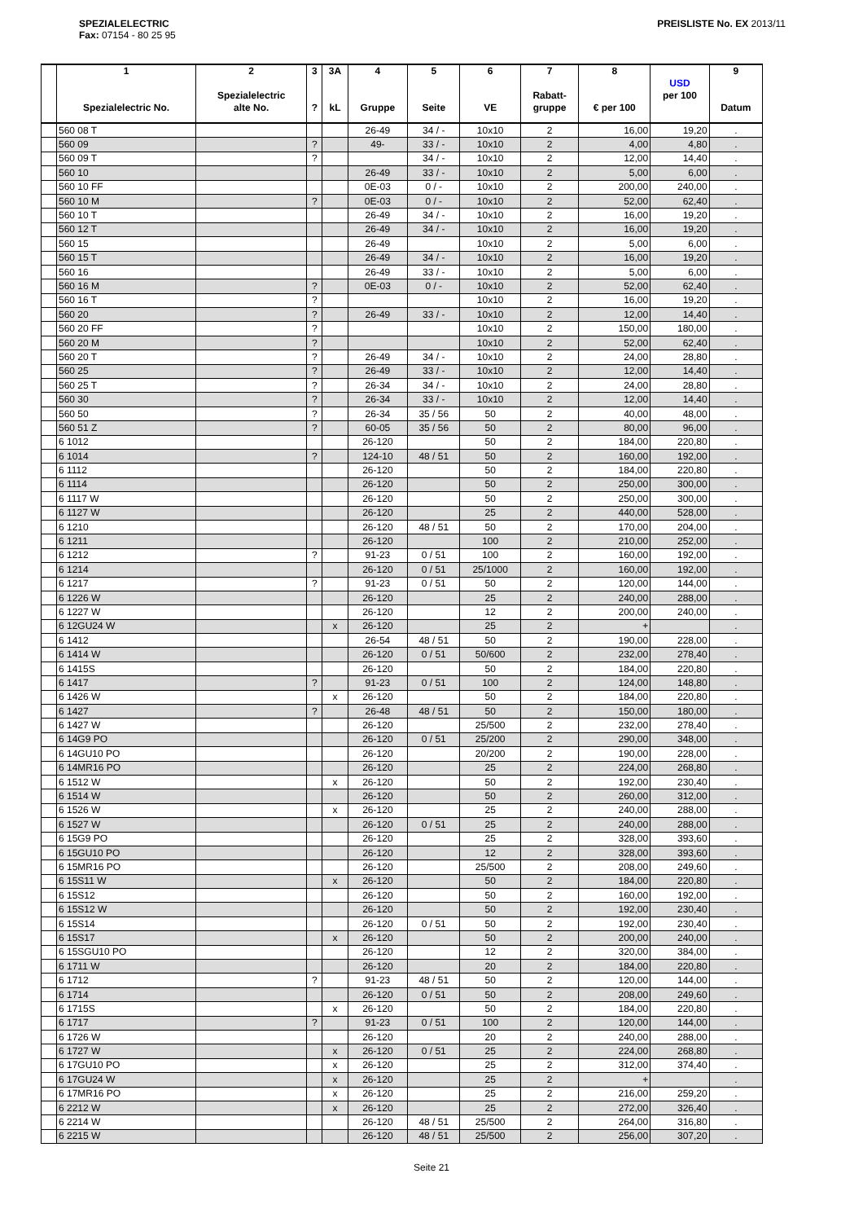SPEZIALELECTRIC
Fax: 07154 - 80 25 95
PREISLISTE No. EX 2013/11
| | 1 Spezialelectric No. | 2 Spezialelectric alte No. | 3 ? | 3A kL | 4 Gruppe | 5 Seite | 6 VE | 7 Rabatt- gruppe | 8 € per 100 | USD per 100 | 9 Datum |
| --- | --- | --- | --- | --- | --- | --- | --- | --- | --- | --- | --- |
| | 560 08 T | | | | 26-49 | 34 / - | 10x10 | 2 | 16,00 | 19,20 | . |
| | 560 09 | | ? | | 49- | 33 / - | 10x10 | 2 | 4,00 | 4,80 | . |
| | 560 09 T | | ? | | | 34 / - | 10x10 | 2 | 12,00 | 14,40 | . |
| | 560 10 | | | | 26-49 | 33 / - | 10x10 | 2 | 5,00 | 6,00 | . |
| | 560 10 FF | | | | 0E-03 | 0 / - | 10x10 | 2 | 200,00 | 240,00 | . |
| | 560 10 M | | ? | | 0E-03 | 0 / - | 10x10 | 2 | 52,00 | 62,40 | . |
| | 560 10 T | | | | 26-49 | 34 / - | 10x10 | 2 | 16,00 | 19,20 | . |
| | 560 12 T | | | | 26-49 | 34 / - | 10x10 | 2 | 16,00 | 19,20 | . |
| | 560 15 | | | | 26-49 | | 10x10 | 2 | 5,00 | 6,00 | . |
| | 560 15 T | | | | 26-49 | 34 / - | 10x10 | 2 | 16,00 | 19,20 | . |
| | 560 16 | | | | 26-49 | 33 / - | 10x10 | 2 | 5,00 | 6,00 | . |
| | 560 16 M | | ? | | 0E-03 | 0 / - | 10x10 | 2 | 52,00 | 62,40 | . |
| | 560 16 T | | ? | | | | 10x10 | 2 | 16,00 | 19,20 | . |
| | 560 20 | | ? | | 26-49 | 33 / - | 10x10 | 2 | 12,00 | 14,40 | . |
| | 560 20 FF | | ? | | | | 10x10 | 2 | 150,00 | 180,00 | . |
| | 560 20 M | | ? | | | | 10x10 | 2 | 52,00 | 62,40 | . |
| | 560 20 T | | ? | | 26-49 | 34 / - | 10x10 | 2 | 24,00 | 28,80 | . |
| | 560 25 | | ? | | 26-49 | 33 / - | 10x10 | 2 | 12,00 | 14,40 | . |
| | 560 25 T | | ? | | 26-34 | 34 / - | 10x10 | 2 | 24,00 | 28,80 | . |
| | 560 30 | | ? | | 26-34 | 33 / - | 10x10 | 2 | 12,00 | 14,40 | . |
| | 560 50 | | ? | | 26-34 | 35 / 56 | 50 | 2 | 40,00 | 48,00 | . |
| | 560 51 Z | | ? | | 60-05 | 35 / 56 | 50 | 2 | 80,00 | 96,00 | . |
| | 6 1012 | | | | 26-120 | | 50 | 2 | 184,00 | 220,80 | . |
| | 6 1014 | | ? | | 124-10 | 48 / 51 | 50 | 2 | 160,00 | 192,00 | . |
| | 6 1112 | | | | 26-120 | | 50 | 2 | 184,00 | 220,80 | . |
| | 6 1114 | | | | 26-120 | | 50 | 2 | 250,00 | 300,00 | . |
| | 6 1117 W | | | | 26-120 | | 50 | 2 | 250,00 | 300,00 | . |
| | 6 1127 W | | | | 26-120 | | 25 | 2 | 440,00 | 528,00 | . |
| | 6 1210 | | | | 26-120 | 48 / 51 | 50 | 2 | 170,00 | 204,00 | . |
| | 6 1211 | | | | 26-120 | | 100 | 2 | 210,00 | 252,00 | . |
| | 6 1212 | | ? | | 91-23 | 0 / 51 | 100 | 2 | 160,00 | 192,00 | . |
| | 6 1214 | | | | 26-120 | 0 / 51 | 25/1000 | 2 | 160,00 | 192,00 | . |
| | 6 1217 | | ? | | 91-23 | 0 / 51 | 50 | 2 | 120,00 | 144,00 | . |
| | 6 1226 W | | | | 26-120 | | 25 | 2 | 240,00 | 288,00 | . |
| | 6 1227 W | | | | 26-120 | | 12 | 2 | 200,00 | 240,00 | . |
| | 6 12GU24 W | | | x | 26-120 | | 25 | 2 | + | | . |
| | 6 1412 | | | | 26-54 | 48 / 51 | 50 | 2 | 190,00 | 228,00 | . |
| | 6 1414 W | | | | 26-120 | 0 / 51 | 50/600 | 2 | 232,00 | 278,40 | . |
| | 6 1415S | | | | 26-120 | | 50 | 2 | 184,00 | 220,80 | . |
| | 6 1417 | | ? | | 91-23 | 0 / 51 | 100 | 2 | 124,00 | 148,80 | . |
| | 6 1426 W | | | x | 26-120 | | 50 | 2 | 184,00 | 220,80 | . |
| | 6 1427 | | ? | | 26-48 | 48 / 51 | 50 | 2 | 150,00 | 180,00 | . |
| | 6 1427 W | | | | 26-120 | | 25/500 | 2 | 232,00 | 278,40 | . |
| | 6 14G9 PO | | | | 26-120 | 0 / 51 | 25/200 | 2 | 290,00 | 348,00 | . |
| | 6 14GU10 PO | | | | 26-120 | | 20/200 | 2 | 190,00 | 228,00 | . |
| | 6 14MR16 PO | | | | 26-120 | | 25 | 2 | 224,00 | 268,80 | . |
| | 6 1512 W | | | x | 26-120 | | 50 | 2 | 192,00 | 230,40 | . |
| | 6 1514 W | | | | 26-120 | | 50 | 2 | 260,00 | 312,00 | . |
| | 6 1526 W | | | x | 26-120 | | 25 | 2 | 240,00 | 288,00 | . |
| | 6 1527 W | | | | 26-120 | 0 / 51 | 25 | 2 | 240,00 | 288,00 | . |
| | 6 15G9 PO | | | | 26-120 | | 25 | 2 | 328,00 | 393,60 | . |
| | 6 15GU10 PO | | | | 26-120 | | 12 | 2 | 328,00 | 393,60 | . |
| | 6 15MR16 PO | | | | 26-120 | | 25/500 | 2 | 208,00 | 249,60 | . |
| | 6 15S11 W | | | x | 26-120 | | 50 | 2 | 184,00 | 220,80 | . |
| | 6 15S12 | | | | 26-120 | | 50 | 2 | 160,00 | 192,00 | . |
| | 6 15S12 W | | | | 26-120 | | 50 | 2 | 192,00 | 230,40 | . |
| | 6 15S14 | | | | 26-120 | 0 / 51 | 50 | 2 | 192,00 | 230,40 | . |
| | 6 15S17 | | | x | 26-120 | | 50 | 2 | 200,00 | 240,00 | . |
| | 6 15SGU10 PO | | | | 26-120 | | 12 | 2 | 320,00 | 384,00 | . |
| | 6 1711 W | | | | 26-120 | | 20 | 2 | 184,00 | 220,80 | . |
| | 6 1712 | | ? | | 91-23 | 48 / 51 | 50 | 2 | 120,00 | 144,00 | . |
| | 6 1714 | | | | 26-120 | 0 / 51 | 50 | 2 | 208,00 | 249,60 | . |
| | 6 1715S | | | x | 26-120 | | 50 | 2 | 184,00 | 220,80 | . |
| | 6 1717 | | ? | | 91-23 | 0 / 51 | 100 | 2 | 120,00 | 144,00 | . |
| | 6 1726 W | | | | 26-120 | | 20 | 2 | 240,00 | 288,00 | . |
| | 6 1727 W | | | x | 26-120 | 0 / 51 | 25 | 2 | 224,00 | 268,80 | . |
| | 6 17GU10 PO | | | x | 26-120 | | 25 | 2 | 312,00 | 374,40 | . |
| | 6 17GU24 W | | | x | 26-120 | | 25 | 2 | + | | . |
| | 6 17MR16 PO | | | x | 26-120 | | 25 | 2 | 216,00 | 259,20 | . |
| | 6 2212 W | | | x | 26-120 | | 25 | 2 | 272,00 | 326,40 | . |
| | 6 2214 W | | | | 26-120 | 48 / 51 | 25/500 | 2 | 264,00 | 316,80 | . |
| | 6 2215 W | | | | 26-120 | 48 / 51 | 25/500 | 2 | 256,00 | 307,20 | . |
Seite 21